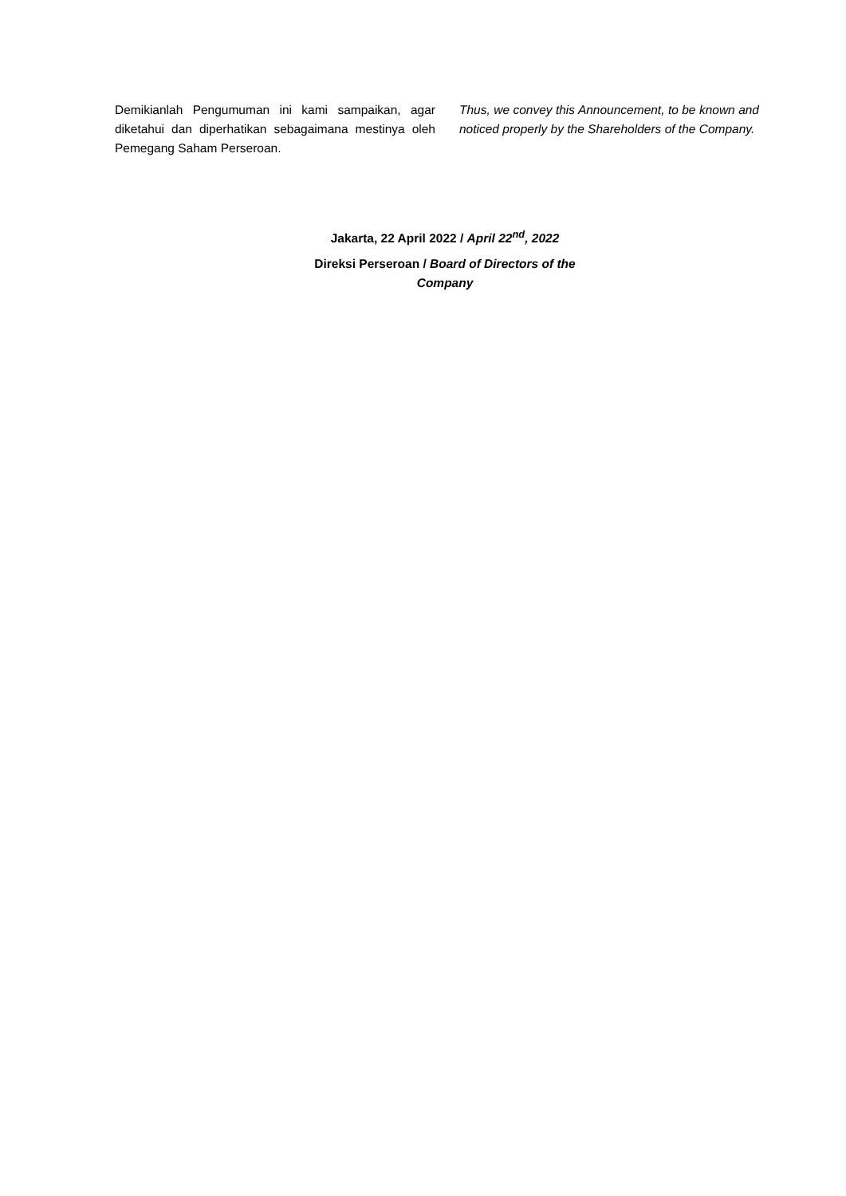Demikianlah Pengumuman ini kami sampaikan, agar diketahui dan diperhatikan sebagaimana mestinya oleh Pemegang Saham Perseroan.
Thus, we convey this Announcement, to be known and noticed properly by the Shareholders of the Company.
Jakarta, 22 April 2022 / April 22<sup>nd</sup>, 2022
Direksi Perseroan / Board of Directors of the
Company